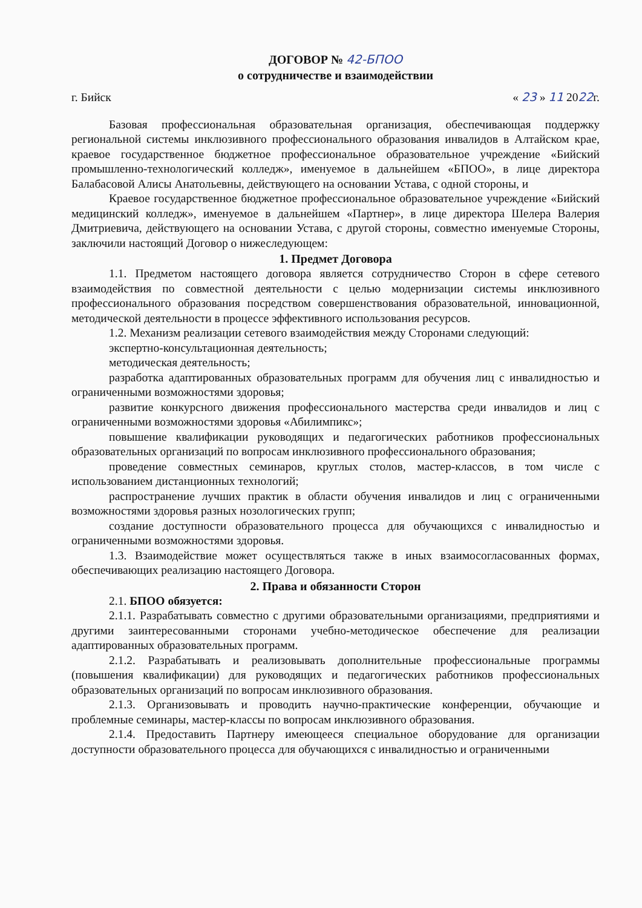ДОГОВОР № 42-БПОО
о сотрудничестве и взаимодействии
г. Бийск « 23 » 11 2022г.
Базовая профессиональная образовательная организация, обеспечивающая поддержку региональной системы инклюзивного профессионального образования инвалидов в Алтайском крае, краевое государственное бюджетное профессиональное образовательное учреждение «Бийский промышленно-технологический колледж», именуемое в дальнейшем «БПОО», в лице директора Балабасовой Алисы Анатольевны, действующего на основании Устава, с одной стороны, и
Краевое государственное бюджетное профессиональное образовательное учреждение «Бийский медицинский колледж», именуемое в дальнейшем «Партнер», в лице директора Шелера Валерия Дмитриевича, действующего на основании Устава, с другой стороны, совместно именуемые Стороны, заключили настоящий Договор о нижеследующем:
1. Предмет Договора
1.1. Предметом настоящего договора является сотрудничество Сторон в сфере сетевого взаимодействия по совместной деятельности с целью модернизации системы инклюзивного профессионального образования посредством совершенствования образовательной, инновационной, методической деятельности в процессе эффективного использования ресурсов.
1.2. Механизм реализации сетевого взаимодействия между Сторонами следующий:
экспертно-консультационная деятельность;
методическая деятельность;
разработка адаптированных образовательных программ для обучения лиц с инвалидностью и ограниченными возможностями здоровья;
развитие конкурсного движения профессионального мастерства среди инвалидов и лиц с ограниченными возможностями здоровья «Абилимпикс»;
повышение квалификации руководящих и педагогических работников профессиональных образовательных организаций по вопросам инклюзивного профессионального образования;
проведение совместных семинаров, круглых столов, мастер-классов, в том числе с использованием дистанционных технологий;
распространение лучших практик в области обучения инвалидов и лиц с ограниченными возможностями здоровья разных нозологических групп;
создание доступности образовательного процесса для обучающихся с инвалидностью и ограниченными возможностями здоровья.
1.3. Взаимодействие может осуществляться также в иных взаимосогласованных формах, обеспечивающих реализацию настоящего Договора.
2. Права и обязанности Сторон
2.1. БПОО обязуется:
2.1.1. Разрабатывать совместно с другими образовательными организациями, предприятиями и другими заинтересованными сторонами учебно-методическое обеспечение для реализации адаптированных образовательных программ.
2.1.2. Разрабатывать и реализовывать дополнительные профессиональные программы (повышения квалификации) для руководящих и педагогических работников профессиональных образовательных организаций по вопросам инклюзивного образования.
2.1.3. Организовывать и проводить научно-практические конференции, обучающие и проблемные семинары, мастер-классы по вопросам инклюзивного образования.
2.1.4. Предоставить Партнеру имеющееся специальное оборудование для организации доступности образовательного процесса для обучающихся с инвалидностью и ограниченными